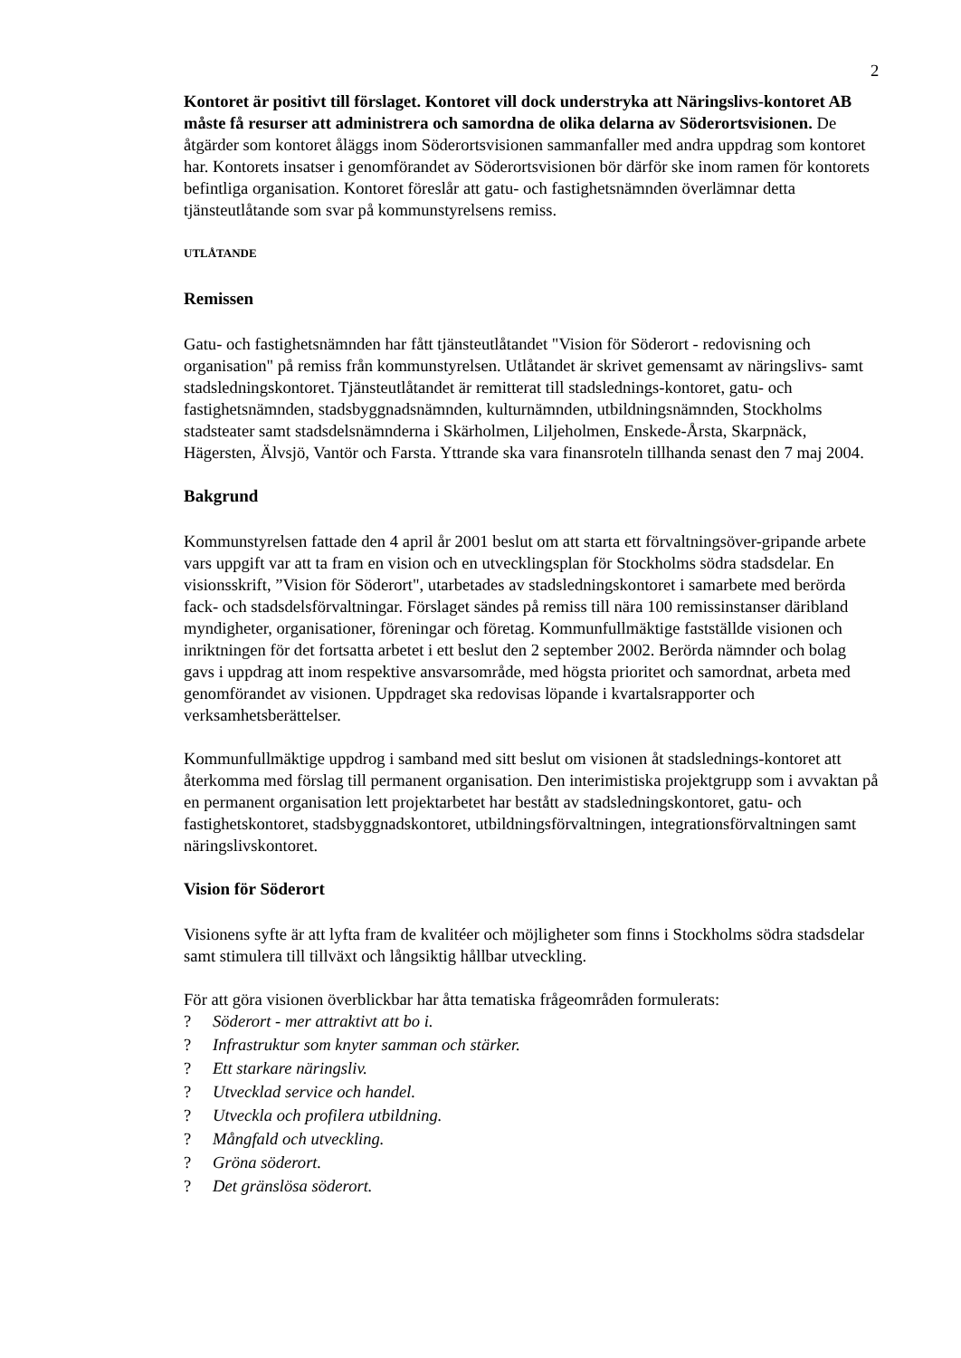2
Kontoret är positivt till förslaget. Kontoret vill dock understryka att Näringslivs-kontoret AB måste få resurser att administrera och samordna de olika delarna av Söderortsvisionen. De åtgärder som kontoret åläggs inom Söderortsvisionen sammanfaller med andra uppdrag som kontoret har. Kontorets insatser i genomförandet av Söderortsvisionen bör därför ske inom ramen för kontorets befintliga organisation. Kontoret föreslår att gatu- och fastighetsnämnden överlämnar detta tjänsteutlåtande som svar på kommunstyrelsens remiss.
UTLÅTANDE
Remissen
Gatu- och fastighetsnämnden har fått tjänsteutlåtandet "Vision för Söderort - redovisning och organisation" på remiss från kommunstyrelsen. Utlåtandet är skrivet gemensamt av näringslivs- samt stadsledningskontoret. Tjänsteutlåtandet är remitterat till stadslednings-kontoret, gatu- och fastighetsnämnden, stadsbyggnadsnämnden, kulturnämnden, utbildningsnämnden, Stockholms stadsteater samt stadsdelsnämnderna i Skärholmen, Liljeholmen, Enskede-Årsta, Skarpnäck, Hägersten, Älvsjö, Vantör och Farsta. Yttrande ska vara finansroteln tillhanda senast den 7 maj 2004.
Bakgrund
Kommunstyrelsen fattade den 4 april år 2001 beslut om att starta ett förvaltningsöver-gripande arbete vars uppgift var att ta fram en vision och en utvecklingsplan för Stockholms södra stadsdelar. En visionsskrift, ”Vision för Söderort", utarbetades av stadsledningskontoret i samarbete med berörda fack- och stadsdelsförvaltningar. Förslaget sändes på remiss till nära 100 remissinstanser däribland myndigheter, organisationer, föreningar och företag. Kommunfullmäktige fastställde visionen och inriktningen för det fortsatta arbetet i ett beslut den 2 september 2002. Berörda nämnder och bolag gavs i uppdrag att inom respektive ansvarsområde, med högsta prioritet och samordnat, arbeta med genomförandet av visionen. Uppdraget ska redovisas löpande i kvartalsrapporter och verksamhetsberättelser.
Kommunfullmäktige uppdrog i samband med sitt beslut om visionen åt stadslednings-kontoret att återkomma med förslag till permanent organisation. Den interimistiska projektgrupp som i avvaktan på en permanent organisation lett projektarbetet har bestått av stadsledningskontoret, gatu- och fastighetskontoret, stadsbyggnadskontoret, utbildningsförvaltningen, integrationsförvaltningen samt näringslivskontoret.
Vision för Söderort
Visionens syfte är att lyfta fram de kvalitéer och möjligheter som finns i Stockholms södra stadsdelar samt stimulera till tillväxt och långsiktig hållbar utveckling.
För att göra visionen överblickbar har åtta tematiska frågeområden formulerats:
? Söderort - mer attraktivt att bo i.
? Infrastruktur som knyter samman och stärker.
? Ett starkare näringsliv.
? Utvecklad service och handel.
? Utveckla och profilera utbildning.
? Mångfald och utveckling.
? Gröna söderort.
? Det gränslösa söderort.